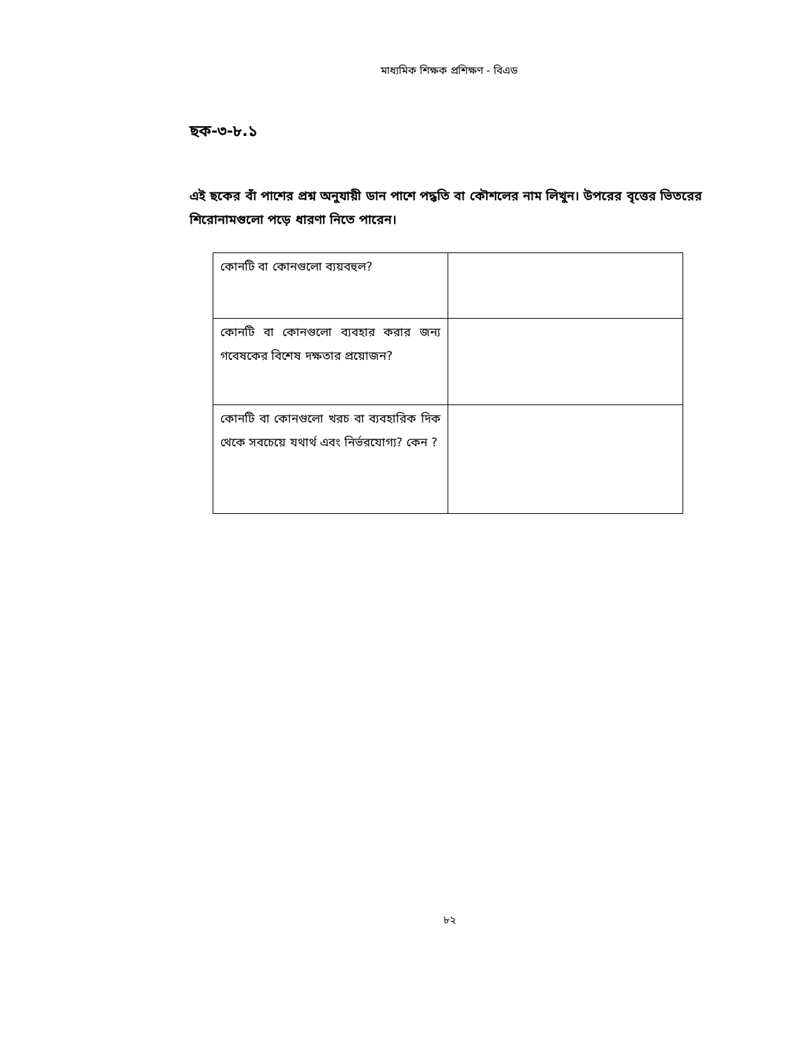মাধ্যমিক শিক্ষক প্রশিক্ষণ - বিএড
ছক-৩-৮.১
এই ছকের বাঁ পাশের প্রশ্ন অনুযায়ী ডান পাশে পদ্ধতি বা কৌশলের নাম লিখুন। উপরের বৃত্তের ভিতরের শিরোনামগুলো পড়ে ধারণা নিতে পারেন।
| কোনটি বা কোনগুলো ব্যয়বহুল? | |
| কোনটি বা কোনগুলো ব্যবহার করার জন্য গবেষকের বিশেষ দক্ষতার প্রয়োজন? | |
| কোনটি বা কোনগুলো খরচ বা ব্যবহারিক দিক থেকে সবচেয়ে যথার্থ এবং নির্ভরযোগ্য? কেন ? | |
৮২